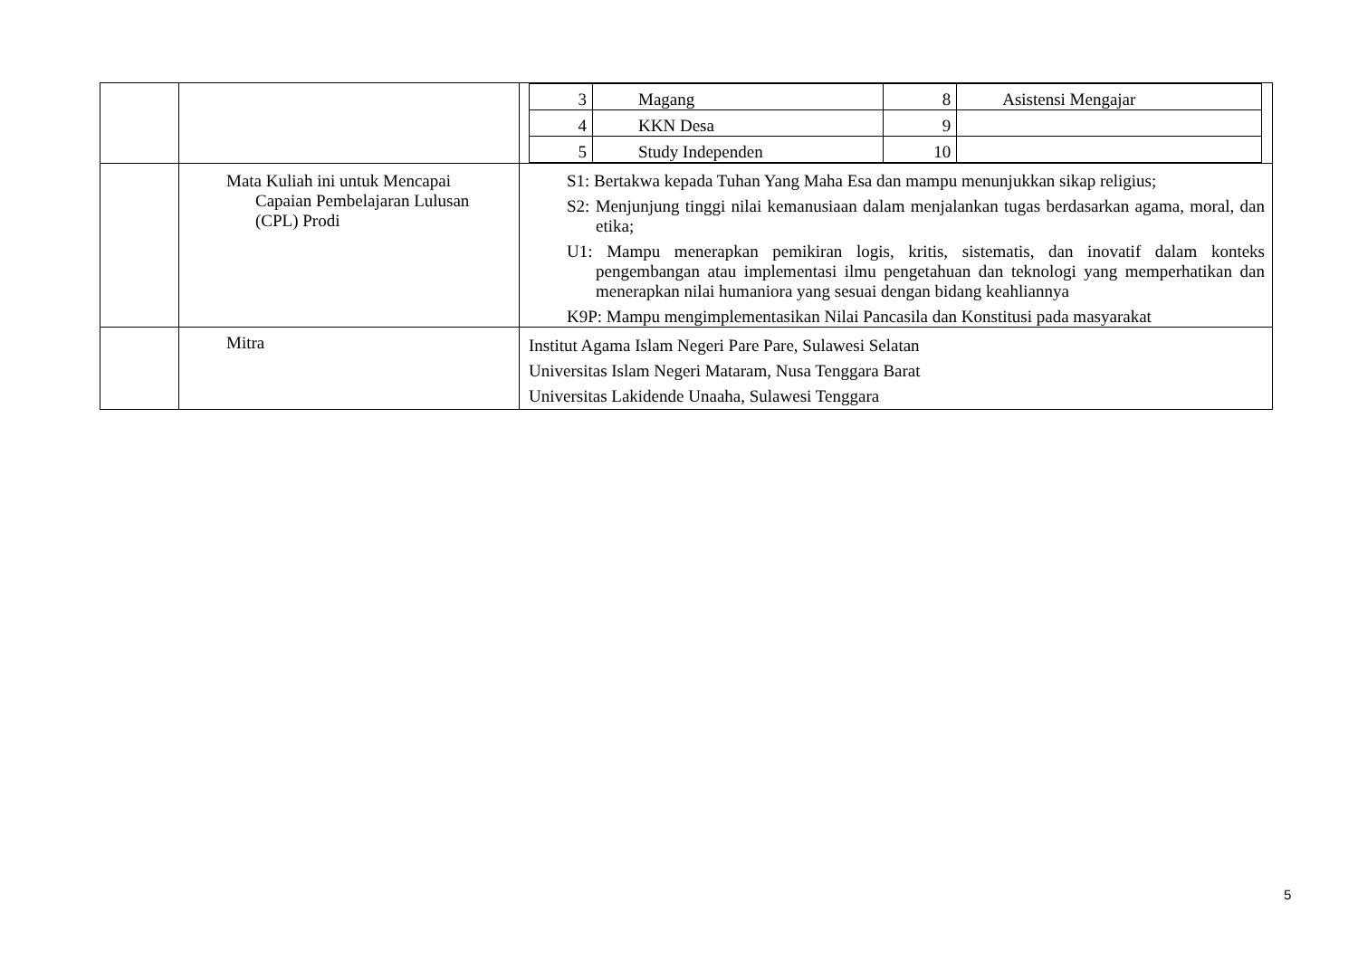| | | / 3 / Magang / 8 / Asistensi Mengajar / / 4 / KKN Desa / 9 / / / 5 / Study Independen / 10 / / |
| | Mata Kuliah ini untuk Mencapai Capaian Pembelajaran Lulusan (CPL) Prodi | S1: Bertakwa kepada Tuhan Yang Maha Esa dan mampu menunjukkan sikap religius; S2: Menjunjung tinggi nilai kemanusiaan dalam menjalankan tugas berdasarkan agama, moral, dan etika; U1: Mampu menerapkan pemikiran logis, kritis, sistematis, dan inovatif dalam konteks pengembangan atau implementasi ilmu pengetahuan dan teknologi yang memperhatikan dan menerapkan nilai humaniora yang sesuai dengan bidang keahliannya K9P: Mampu mengimplementasikan Nilai Pancasila dan Konstitusi pada masyarakat |
| | Mitra | Institut Agama Islam Negeri Pare Pare, Sulawesi Selatan Universitas Islam Negeri Mataram, Nusa Tenggara Barat Universitas Lakidende Unaaha, Sulawesi Tenggara |
5